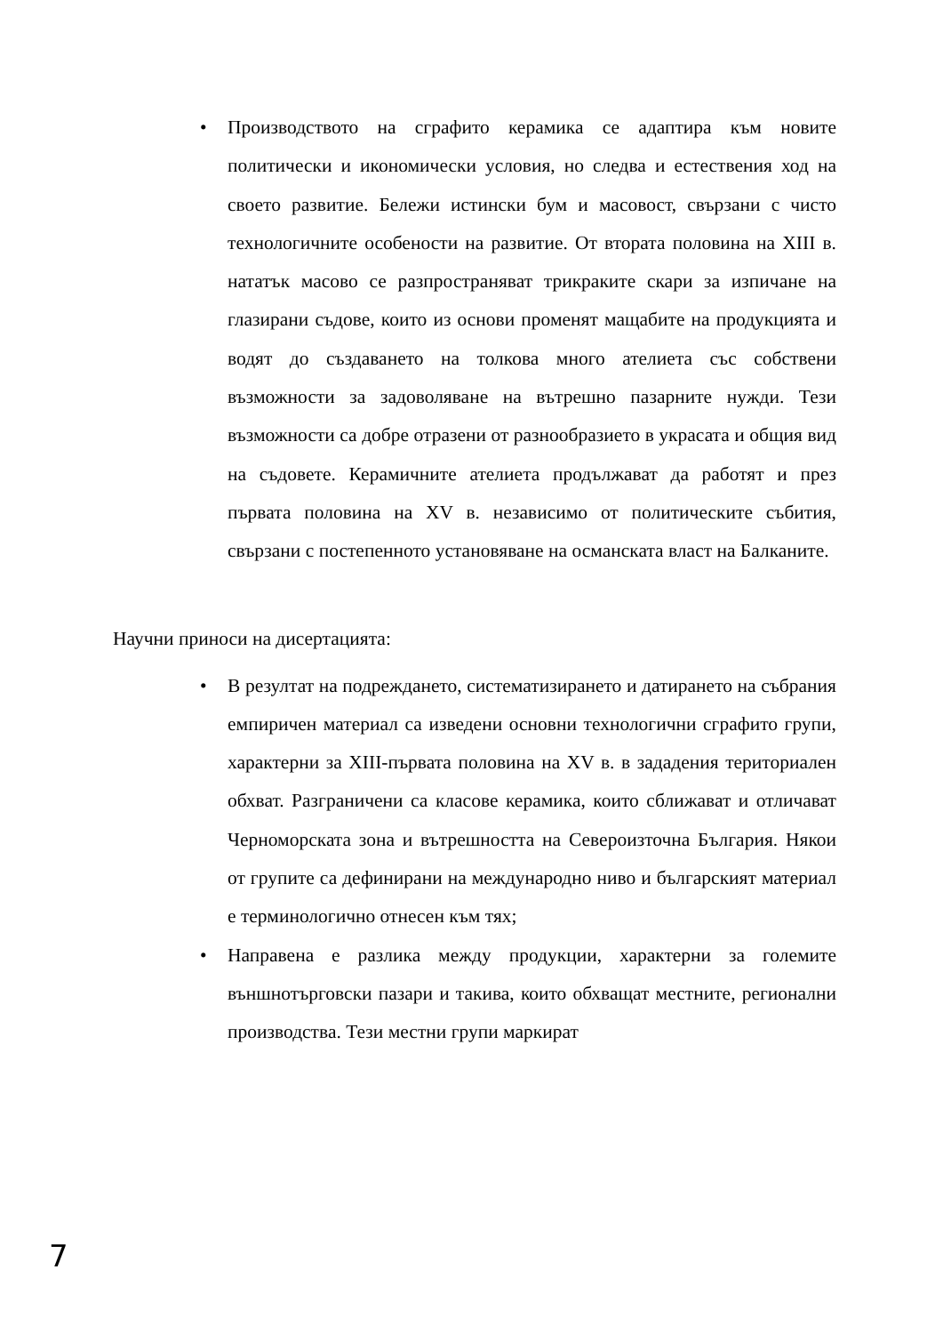• Производството на сграфито керамика се адаптира към новите политически и икономически условия, но следва и естествения ход на своето развитие. Бележи истински бум и масовост, свързани с чисто технологичните особености на развитие. От втората половина на XIII в. нататък масово се разпространяват трикраките скари за изпичане на глазирани съдове, които из основи променят мащабите на продукцията и водят до създаването на толкова много ателиета със собствени възможности за задоволяване на вътрешно пазарните нужди. Тези възможности са добре отразени от разнообразието в украсата и общия вид на съдовете. Керамичните ателиета продължават да работят и през първата половина на XV в. независимо от политическите събития, свързани с постепенното установяване на османската власт на Балканите.
Научни приноси на дисертацията:
• В резултат на подреждането, систематизирането и датирането на събрания емпиричен материал са изведени основни технологични сграфито групи, характерни за XIII-първата половина на XV в. в зададения териториален обхват. Разграничени са класове керамика, които сближават и отличават Черноморската зона и вътрешността на Североизточна България. Някои от групите са дефинирани на международно ниво и българският материал е терминологично отнесен към тях;
• Направена е разлика между продукции, характерни за големите външнотърговски пазари и такива, които обхващат местните, регионални производства. Тези местни групи маркират
7